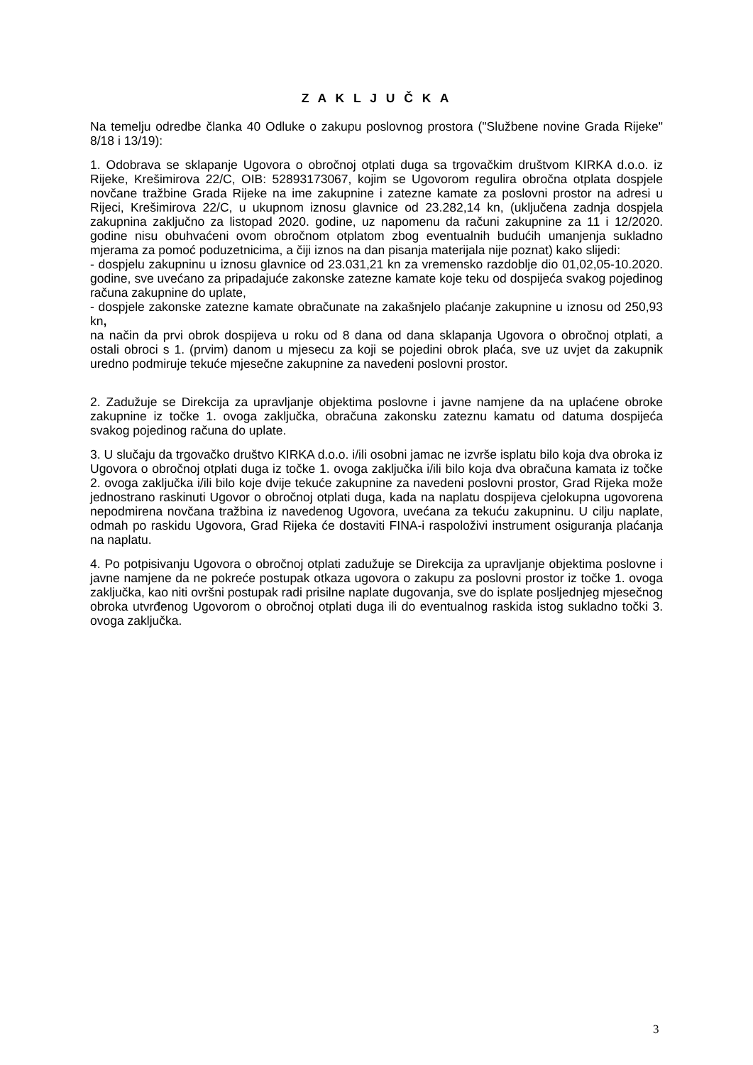Z A K L J U Č K A
Na temelju odredbe članka 40 Odluke o zakupu poslovnog prostora ("Službene novine Grada Rijeke" 8/18 i 13/19):
1. Odobrava se sklapanje Ugovora o obročnoj otplati duga sa trgovačkim društvom KIRKA d.o.o. iz Rijeke, Krešimirova 22/C, OIB: 52893173067, kojim se Ugovorom regulira obročna otplata dospjele novčane tražbine Grada Rijeke na ime zakupnine i zatezne kamate za poslovni prostor na adresi u Rijeci, Krešimirova 22/C, u ukupnom iznosu glavnice od 23.282,14 kn, (uključena zadnja dospjela zakupnina zaključno za listopad 2020. godine, uz napomenu da računi zakupnine za 11 i 12/2020. godine nisu obuhvaćeni ovom obročnom otplatom zbog eventualnih budućih umanjenja sukladno mjerama za pomoć poduzetnicima, a čiji iznos na dan pisanja materijala nije poznat) kako slijedi:
- dospjelu zakupninu u iznosu glavnice od 23.031,21 kn za vremensko razdoblje dio 01,02,05-10.2020. godine, sve uvećano za pripadajuće zakonske zatezne kamate koje teku od dospijeća svakog pojedinog računa zakupnine do uplate,
- dospjele zakonske zatezne kamate obračunate na zakašnjelo plaćanje zakupnine u iznosu od 250,93 kn,
na način da prvi obrok dospijeva u roku od 8 dana od dana sklapanja Ugovora o obročnoj otplati, a ostali obroci s 1. (prvim) danom u mjesecu za koji se pojedini obrok plaća, sve uz uvjet da zakupnik uredno podmiruje tekuće mjesečne zakupnine za navedeni poslovni prostor.
2. Zadužuje se Direkcija za upravljanje objektima poslovne i javne namjene da na uplaćene obroke zakupnine iz točke 1. ovoga zaključka, obračuna zakonsku zateznu kamatu od datuma dospijeća svakog pojedinog računa do uplate.
3. U slučaju da trgovačko društvo KIRKA d.o.o. i/ili osobni jamac ne izvrše isplatu bilo koja dva obroka iz Ugovora o obročnoj otplati duga iz točke 1. ovoga zaključka i/ili bilo koja dva obračuna kamata iz točke 2. ovoga zaključka i/ili bilo koje dvije tekuće zakupnine za navedeni poslovni prostor, Grad Rijeka može jednostrano raskinuti Ugovor o obročnoj otplati duga, kada na naplatu dospijeva cjelokupna ugovorena nepodmirena novčana tražbina iz navedenog Ugovora, uvećana za tekuću zakupninu. U cilju naplate, odmah po raskidu Ugovora, Grad Rijeka će dostaviti FINA-i raspoloživi instrument osiguranja plaćanja na naplatu.
4. Po potpisivanju Ugovora o obročnoj otplati zadužuje se Direkcija za upravljanje objektima poslovne i javne namjene da ne pokreće postupak otkaza ugovora o zakupu za poslovni prostor iz točke 1. ovoga zaključka, kao niti ovršni postupak radi prisilne naplate dugovanja, sve do isplate posljednjeg mjesečnog obroka utvrđenog Ugovorom o obročnoj otplati duga ili do eventualnog raskida istog sukladno točki 3. ovoga zaključka.
3